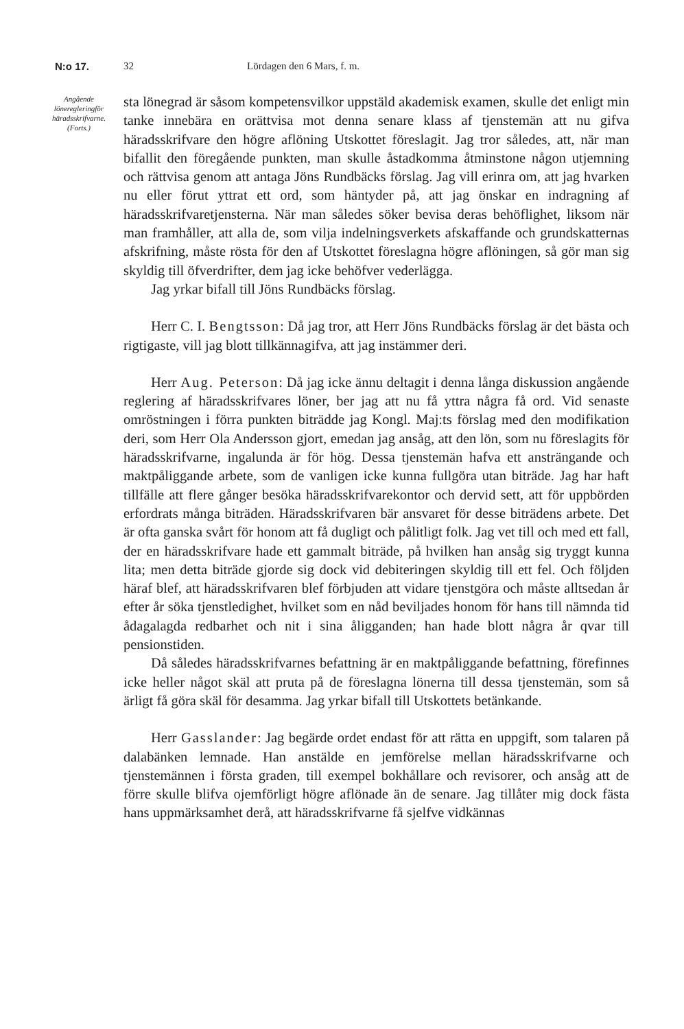N:o 17. 32 Lördagen den 6 Mars, f. m.
Angående
löneregleringför häradsskrifvarne.
(Forts.)
sta lönegrad är såsom kompetensvilkor uppstäld akademisk examen, skulle det enligt min tanke innebära en orättvisa mot denna senare klass af tjenstemän att nu gifva häradsskrifvare den högre aflöning Utskottet föreslagit. Jag tror således, att, när man bifallit den föregående punkten, man skulle åstadkomma åtminstone någon utjemning och rättvisa genom att antaga Jöns Rundbäcks förslag. Jag vill erinra om, att jag hvarken nu eller förut yttrat ett ord, som häntyder på, att jag önskar en indragning af häradsskrifvaretjensterna. När man således söker bevisa deras behöflighet, liksom när man framhåller, att alla de, som vilja indelningsverkets afskaffande och grundskatternas afskrifning, måste rösta för den af Utskottet föreslagna högre aflöningen, så gör man sig skyldig till öfverdrifter, dem jag icke behöfver vederlägga.
Jag yrkar bifall till Jöns Rundbäcks förslag.
Herr C. I. Bengtsson: Då jag tror, att Herr Jöns Rundbäcks förslag är det bästa och rigtigaste, vill jag blott tillkännagifva, att jag instämmer deri.
Herr Aug. Peterson: Då jag icke ännu deltagit i denna långa diskussion angående reglering af häradsskrifvares löner, ber jag att nu få yttra några få ord. Vid senaste omröstningen i förra punkten biträdde jag Kongl. Maj:ts förslag med den modifikation deri, som Herr Ola Andersson gjort, emedan jag ansåg, att den lön, som nu föreslagits för häradsskrifvarne, ingalunda är för hög. Dessa tjenstemän hafva ett ansträngande och maktpåliggande arbete, som de vanligen icke kunna fullgöra utan biträde. Jag har haft tillfälle att flere gånger besöka häradsskrifvarekontor och dervid sett, att för uppbörden erfordrats många biträden. Häradsskrifvaren bär ansvaret för desse biträdens arbete. Det är ofta ganska svårt för honom att få dugligt och pålitligt folk. Jag vet till och med ett fall, der en häradsskrifvare hade ett gammalt biträde, på hvilken han ansåg sig tryggt kunna lita; men detta biträde gjorde sig dock vid debiteringen skyldig till ett fel. Och följden häraf blef, att häradsskrifvaren blef förbjuden att vidare tjenstgöra och måste alltsedan år efter år söka tjenstledighet, hvilket som en nåd beviljades honom för hans till nämnda tid ådagalagda redbarhet och nit i sina åligganden; han hade blott några år qvar till pensionstiden.
Då således häradsskrifvarnes befattning är en maktpåliggande befattning, förefinnes icke heller något skäl att pruta på de föreslagna lönerna till dessa tjenstemän, som så ärligt få göra skäl för desamma. Jag yrkar bifall till Utskottets betänkande.
Herr Gasslander: Jag begärde ordet endast för att rätta en uppgift, som talaren på dalabänken lemnade. Han anstälde en jemförelse mellan häradsskrifvarne och tjenstemännen i första graden, till exempel bokhållare och revisorer, och ansåg att de förre skulle blifva ojemförligt högre aflönade än de senare. Jag tillåter mig dock fästa hans uppmärksamhet derå, att häradsskrifvarne få sjelfve vidkännas